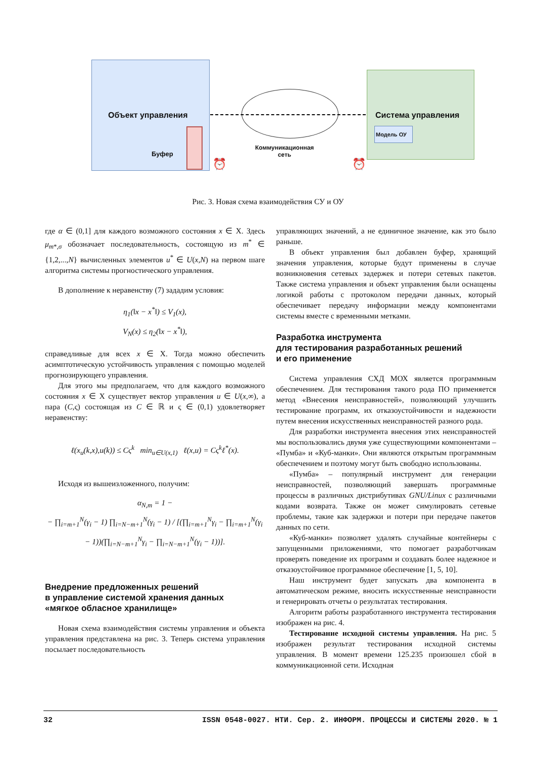Объект управления
Буфер
Система управления
Модель ОУ
Коммуникационная
сеть
⏰ ⏰
Рис. 3. Новая схема взаимодействия СУ и ОУ
где α ∈ (0,1] для каждого возможного состояния x ∈ X. Здесь μ<sub>m*,σ</sub> обозначает последовательность, состоящую из m<sup>*</sup> ∈ {1,2,...,N} вычисленных элементов u<sup>*</sup> ∈ U(x,N) на первом шаге алгоритма системы прогностического управления.
В дополнение к неравенству (7) зададим условия:
η<sub>1</sub>(‖x − x<sup>*</sup>‖) ≤ V<sub>1</sub>(x),
V<sub>N</sub>(x) ≤ η<sub>2</sub>(‖x − x<sup>*</sup>‖),
справедливые для всех x ∈ X. Тогда можно обеспечить асимптотическую устойчивость управления с помощью моделей прогнозирующего управления.
Для этого мы предполагаем, что для каждого возможного состояния x ∈ X существует вектор управления u ∈ U(x,∞), а пара (C,ς) состоящая из C ∈ ℝ и ς ∈ (0,1) удовлетворяет неравенству:
ℓ(x<sub>u</sub>(k,x),u(k)) ≤ Cς<sup>k</sup> min<sub>u∈U(x,1)</sub> ℓ(x,u) = Cς<sup>k</sup>ℓ<sup>*</sup>(x).
Исходя из вышеизложенного, получим:
α<sub>N,m</sub> = 1 −
− ∏<sub>i=m+1</sub><sup>N</sup>(γ<sub>i</sub> − 1) ∏<sub>i=N−m+1</sub><sup>N</sup>(γ<sub>i</sub> − 1) / [(∏<sub>i=m+1</sub><sup>N</sup>γ<sub>i</sub> − ∏<sub>i=m+1</sub><sup>N</sup>(γ<sub>i</sub> − 1))(∏<sub>i=N−m+1</sub><sup>N</sup>γ<sub>i</sub> − ∏<sub>i=N−m+1</sub><sup>N</sup>(γ<sub>i</sub> − 1))].
Внедрение предложенных решений
в управление системой хранения данных
«мягкое обласное хранилище»
Новая схема взаимодействия системы управления и объекта управления представлена на рис. 3. Теперь система управления посылает последовательность
управляющих значений, а не единичное значение, как это было раньше.
В объект управления был добавлен буфер, хранящий значения управления, которые будут применены в случае возникновения сетевых задержек и потери сетевых пакетов. Также система управления и объект управления были оснащены логикой работы с протоколом передачи данных, который обеспечивает передачу информации между компонентами системы вместе с временными метками.
Разработка инструмента
для тестирования разработанных решений
и его применение
Система управления СХД МОХ является программным обеспечением. Для тестирования такого рода ПО применяется метод «Внесения неисправностей», позволяющий улучшить тестирование программ, их отказоустойчивости и надежности путем внесения искусственных неисправностей разного рода.
Для разработки инструмента внесения этих неисправностей мы воспользовались двумя уже существующими компонентами – «Пумба» и «Куб-манки». Они являются открытым программным обеспечением и поэтому могут быть свободно использованы.
«Пумба» – популярный инструмент для генерации неисправностей, позволяющий завершать программные процессы в различных дистрибутивах GNU/Linux с различными кодами возврата. Также он может симулировать сетевые проблемы, такие как задержки и потери при передаче пакетов данных по сети.
«Куб-манки» позволяет удалять случайные контейнеры с запущенными приложениями, что помогает разработчикам проверять поведение их программ и создавать более надежное и отказоустойчивое программное обеспечение [1, 5, 10].
Наш инструмент будет запускать два компонента в автоматическом режиме, вносить искусственные неисправности и генерировать отчеты о результатах тестирования.
Алгоритм работы разработанного инструмента тестирования изображен на рис. 4.
Тестирование исходной системы управления. На рис. 5 изображен результат тестирования исходной системы управления. В момент времени 125.235 произошел сбой в коммуникационной сети. Исходная
32 ISSN 0548-0027. НТИ. Сер. 2. ИНФОРМ. ПРОЦЕССЫ И СИСТЕМЫ 2020. № 1